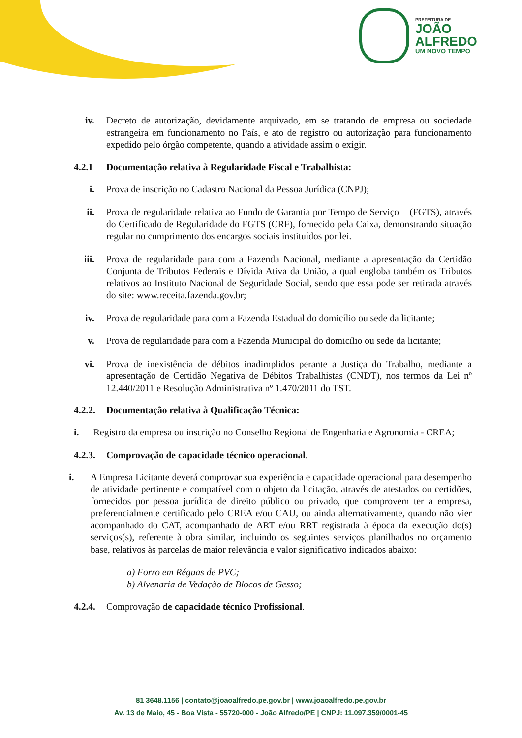PREFEITURA DE
JOÃO
ALFREDO
UM NOVO TEMPO
iv. Decreto de autorização, devidamente arquivado, em se tratando de empresa ou sociedade estrangeira em funcionamento no País, e ato de registro ou autorização para funcionamento expedido pelo órgão competente, quando a atividade assim o exigir.
4.2.1 Documentação relativa à Regularidade Fiscal e Trabalhista:
i. Prova de inscrição no Cadastro Nacional da Pessoa Jurídica (CNPJ);
ii. Prova de regularidade relativa ao Fundo de Garantia por Tempo de Serviço – (FGTS), através do Certificado de Regularidade do FGTS (CRF), fornecido pela Caixa, demonstrando situação regular no cumprimento dos encargos sociais instituídos por lei.
iii. Prova de regularidade para com a Fazenda Nacional, mediante a apresentação da Certidão Conjunta de Tributos Federais e Dívida Ativa da União, a qual engloba também os Tributos relativos ao Instituto Nacional de Seguridade Social, sendo que essa pode ser retirada através do site: www.receita.fazenda.gov.br;
iv. Prova de regularidade para com a Fazenda Estadual do domicílio ou sede da licitante;
v. Prova de regularidade para com a Fazenda Municipal do domicílio ou sede da licitante;
vi. Prova de inexistência de débitos inadimplidos perante a Justiça do Trabalho, mediante a apresentação de Certidão Negativa de Débitos Trabalhistas (CNDT), nos termos da Lei nº 12.440/2011 e Resolução Administrativa nº 1.470/2011 do TST.
4.2.2.
Documentação relativa à Qualificação Técnica:
i. Registro da empresa ou inscrição no Conselho Regional de Engenharia e Agronomia - CREA;
4.2.3.
Comprovação de capacidade técnico operacional.
i. A Empresa Licitante deverá comprovar sua experiência e capacidade operacional para desempenho de atividade pertinente e compatível com o objeto da licitação, através de atestados ou certidões, fornecidos por pessoa jurídica de direito público ou privado, que comprovem ter a empresa, preferencialmente certificado pelo CREA e/ou CAU, ou ainda alternativamente, quando não vier acompanhado do CAT, acompanhado de ART e/ou RRT registrada à época da execução do(s) serviços(s), referente à obra similar, incluindo os seguintes serviços planilhados no orçamento base, relativos às parcelas de maior relevância e valor significativo indicados abaixo:
a) Forro em Réguas de PVC;
b) Alvenaria de Vedação de Blocos de Gesso;
4.2.4.
Comprovação de capacidade técnico Profissional.
81 3648.1156 | contato@joaoalfredo.pe.gov.br | www.joaoalfredo.pe.gov.br
Av. 13 de Maio, 45 - Boa Vista - 55720-000 - João Alfredo/PE | CNPJ: 11.097.359/0001-45